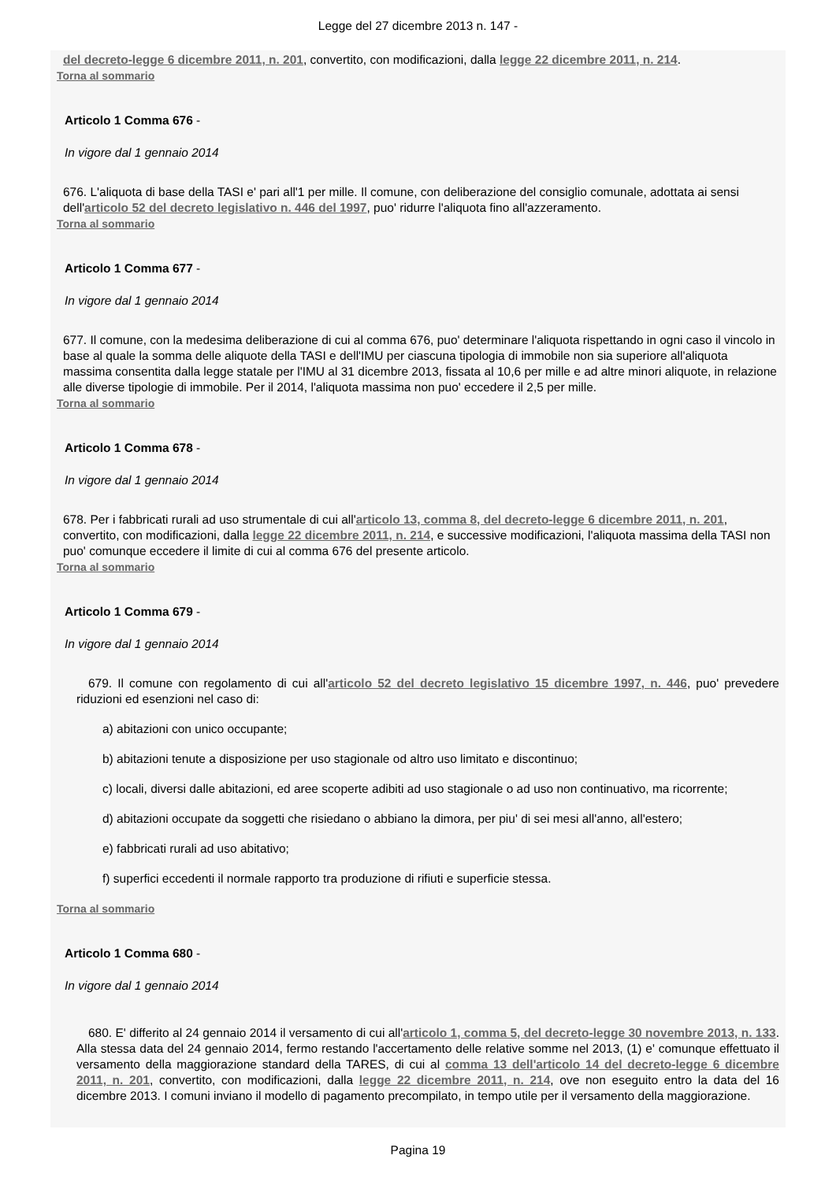Legge del 27 dicembre 2013 n. 147 -
del decreto-legge 6 dicembre 2011, n. 201, convertito, con modificazioni, dalla legge 22 dicembre 2011, n. 214.
Torna al sommario
Articolo 1 Comma 676 -
In vigore dal 1 gennaio 2014
676. L'aliquota di base della TASI e' pari all'1 per mille. Il comune, con deliberazione del consiglio comunale, adottata ai sensi dell'articolo 52 del decreto legislativo n. 446 del 1997, puo' ridurre l'aliquota fino all'azzeramento.
Torna al sommario
Articolo 1 Comma 677 -
In vigore dal 1 gennaio 2014
677. Il comune, con la medesima deliberazione di cui al comma 676, puo' determinare l'aliquota rispettando in ogni caso il vincolo in base al quale la somma delle aliquote della TASI e dell'IMU per ciascuna tipologia di immobile non sia superiore all'aliquota massima consentita dalla legge statale per l'IMU al 31 dicembre 2013, fissata al 10,6 per mille e ad altre minori aliquote, in relazione alle diverse tipologie di immobile. Per il 2014, l'aliquota massima non puo' eccedere il 2,5 per mille.
Torna al sommario
Articolo 1 Comma 678 -
In vigore dal 1 gennaio 2014
678. Per i fabbricati rurali ad uso strumentale di cui all'articolo 13, comma 8, del decreto-legge 6 dicembre 2011, n. 201, convertito, con modificazioni, dalla legge 22 dicembre 2011, n. 214, e successive modificazioni, l'aliquota massima della TASI non puo' comunque eccedere il limite di cui al comma 676 del presente articolo.
Torna al sommario
Articolo 1 Comma 679 -
In vigore dal 1 gennaio 2014
679. Il comune con regolamento di cui all'articolo 52 del decreto legislativo 15 dicembre 1997, n. 446, puo' prevedere riduzioni ed esenzioni nel caso di:
a) abitazioni con unico occupante;
b) abitazioni tenute a disposizione per uso stagionale od altro uso limitato e discontinuo;
c) locali, diversi dalle abitazioni, ed aree scoperte adibiti ad uso stagionale o ad uso non continuativo, ma ricorrente;
d) abitazioni occupate da soggetti che risiedano o abbiano la dimora, per piu' di sei mesi all'anno, all'estero;
e) fabbricati rurali ad uso abitativo;
f) superfici eccedenti il normale rapporto tra produzione di rifiuti e superficie stessa.
Torna al sommario
Articolo 1 Comma 680 -
In vigore dal 1 gennaio 2014
680. E' differito al 24 gennaio 2014 il versamento di cui all'articolo 1, comma 5, del decreto-legge 30 novembre 2013, n. 133. Alla stessa data del 24 gennaio 2014, fermo restando l'accertamento delle relative somme nel 2013, (1) e' comunque effettuato il versamento della maggiorazione standard della TARES, di cui al comma 13 dell'articolo 14 del decreto-legge 6 dicembre 2011, n. 201, convertito, con modificazioni, dalla legge 22 dicembre 2011, n. 214, ove non eseguito entro la data del 16 dicembre 2013. I comuni inviano il modello di pagamento precompilato, in tempo utile per il versamento della maggiorazione.
Pagina 19